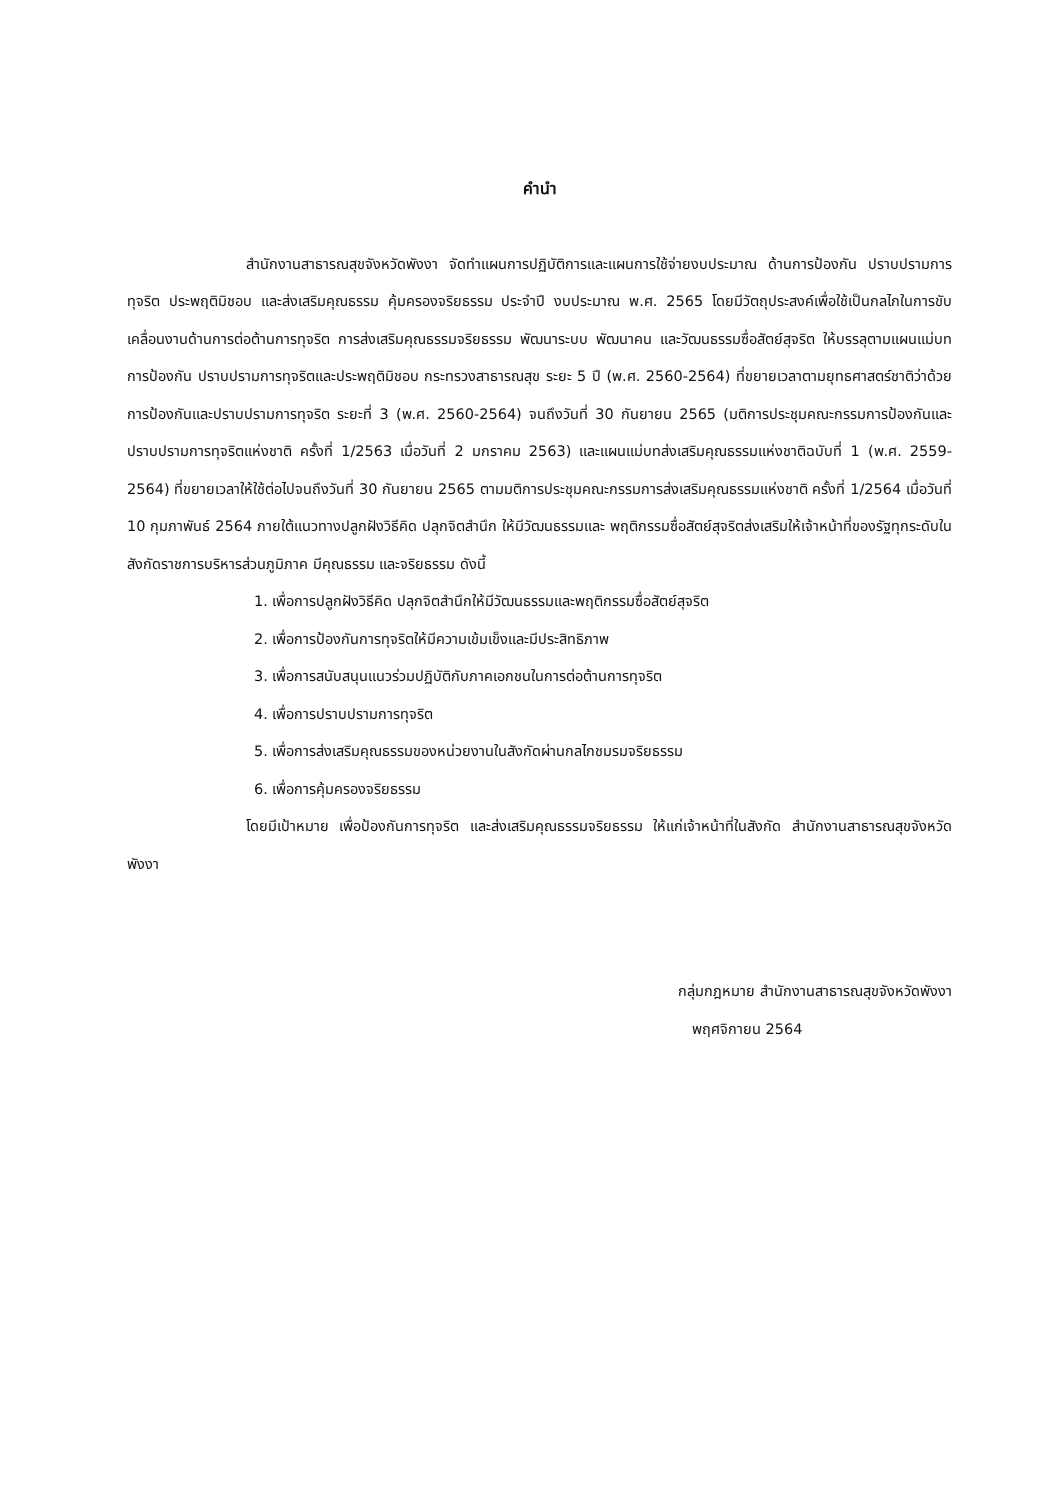คำนำ
สำนักงานสาธารณสุขจังหวัดพังงา จัดทำแผนการปฏิบัติการและแผนการใช้จ่ายงบประมาณ ด้านการป้องกัน ปราบปรามการทุจริต ประพฤติมิชอบ และส่งเสริมคุณธรรม คุ้มครองจริยธรรม ประจำปี งบประมาณ พ.ศ. 2565 โดยมีวัตถุประสงค์เพื่อใช้เป็นกลไกในการขับเคลื่อนงานด้านการต่อต้านการทุจริต การส่งเสริมคุณธรรมจริยธรรม พัฒนาระบบ พัฒนาคน และวัฒนธรรมซื่อสัตย์สุจริต ให้บรรลุตามแผนแม่บท การป้องกัน ปราบปรามการทุจริตและประพฤติมิชอบ กระทรวงสาธารณสุข ระยะ 5 ปี (พ.ศ. 2560-2564) ที่ขยายเวลาตามยุทธศาสตร์ชาติว่าด้วยการป้องกันและปราบปรามการทุจริต ระยะที่ 3 (พ.ศ. 2560-2564) จนถึงวันที่ 30 กันยายน 2565 (มติการประชุมคณะกรรมการป้องกันและปราบปรามการทุจริตแห่งชาติ ครั้งที่ 1/2563 เมื่อวันที่ 2 มกราคม 2563) และแผนแม่บทส่งเสริมคุณธรรมแห่งชาติฉบับที่ 1 (พ.ศ. 2559-2564) ที่ขยายเวลาให้ใช้ต่อไปจนถึงวันที่ 30 กันยายน 2565 ตามมติการประชุมคณะกรรมการส่งเสริมคุณธรรมแห่งชาติ ครั้งที่ 1/2564 เมื่อวันที่ 10 กุมภาพันธ์ 2564 ภายใต้แนวทางปลูกฝังวิธีคิด ปลุกจิตสำนึก ให้มีวัฒนธรรมและ พฤติกรรมซื่อสัตย์สุจริตส่งเสริมให้เจ้าหน้าที่ของรัฐทุกระดับในสังกัดราชการบริหารส่วนภูมิภาค มีคุณธรรม และจริยธรรม ดังนี้
1. เพื่อการปลูกฝังวิธีคิด ปลุกจิตสำนึกให้มีวัฒนธรรมและพฤติกรรมซื่อสัตย์สุจริต
2. เพื่อการป้องกันการทุจริตให้มีความเข้มเข็งและมีประสิทธิภาพ
3. เพื่อการสนับสนุนแนวร่วมปฏิบัติกับภาคเอกชนในการต่อต้านการทุจริต
4. เพื่อการปราบปรามการทุจริต
5. เพื่อการส่งเสริมคุณธรรมของหน่วยงานในสังกัดผ่านกลไกชมรมจริยธรรม
6. เพื่อการคุ้มครองจริยธรรม
โดยมีเป้าหมาย เพื่อป้องกันการทุจริต และส่งเสริมคุณธรรมจริยธรรม ให้แก่เจ้าหน้าที่ในสังกัด สำนักงานสาธารณสุขจังหวัดพังงา
กลุ่มกฎหมาย สำนักงานสาธารณสุขจังหวัดพังงา
พฤศจิกายน 2564